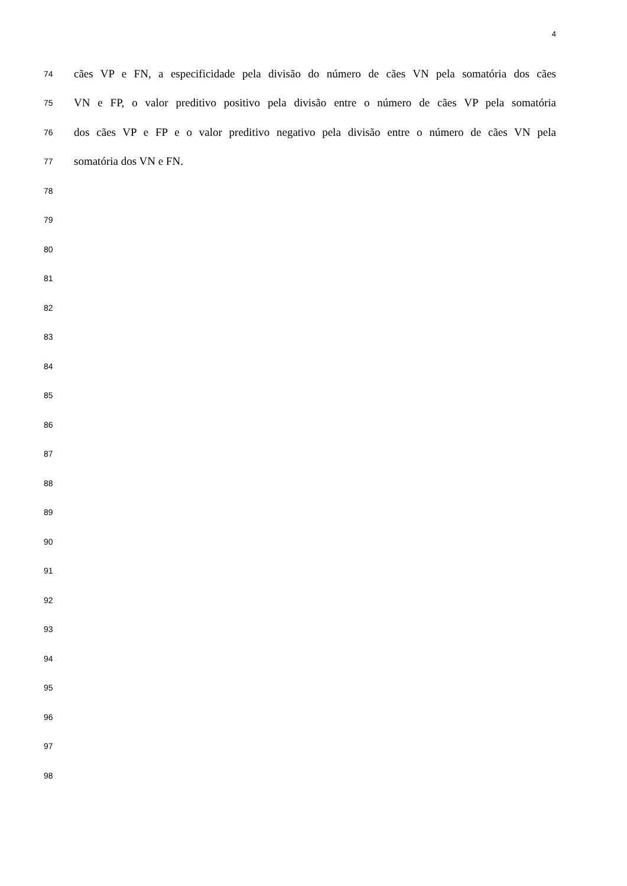4
74 cães VP e FN, a especificidade pela divisão do número de cães VN pela somatória dos cães
75 VN e FP, o valor preditivo positivo pela divisão entre o número de cães VP pela somatória
76 dos cães VP e FP e o valor preditivo negativo pela divisão entre o número de cães VN pela
77 somatória dos VN e FN.
78
79
80
81
82
83
84
85
86
87
88
89
90
91
92
93
94
95
96
97
98